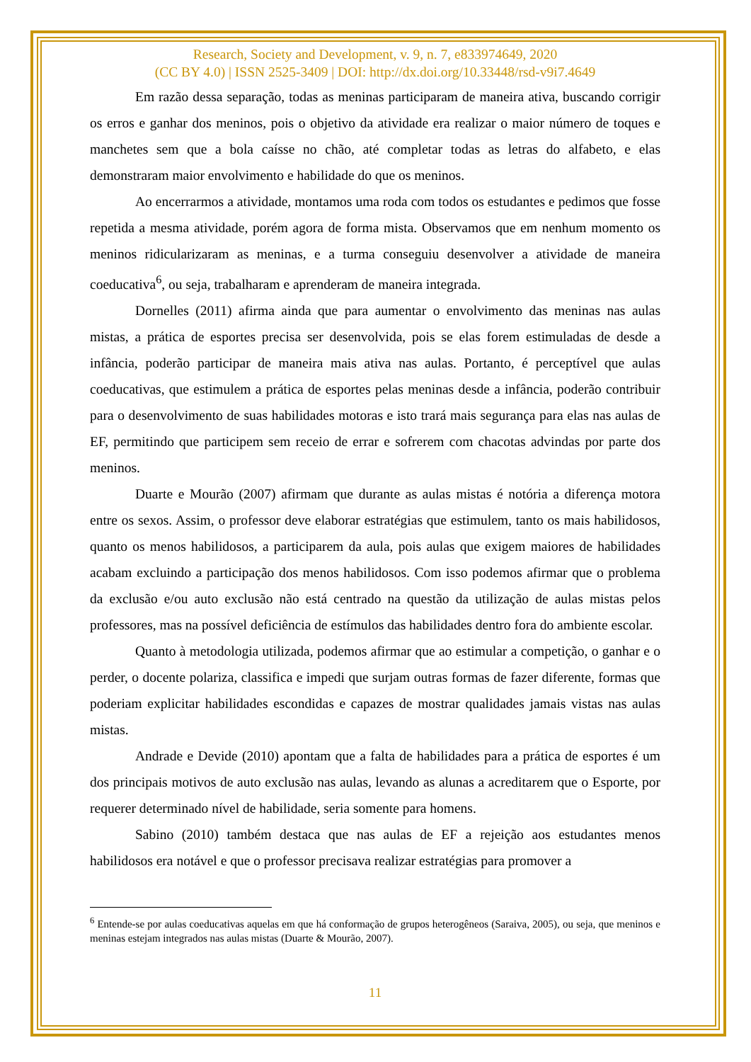Research, Society and Development, v. 9, n. 7, e833974649, 2020
(CC BY 4.0) | ISSN 2525-3409 | DOI: http://dx.doi.org/10.33448/rsd-v9i7.4649
Em razão dessa separação, todas as meninas participaram de maneira ativa, buscando corrigir os erros e ganhar dos meninos, pois o objetivo da atividade era realizar o maior número de toques e manchetes sem que a bola caísse no chão, até completar todas as letras do alfabeto, e elas demonstraram maior envolvimento e habilidade do que os meninos.
Ao encerrarmos a atividade, montamos uma roda com todos os estudantes e pedimos que fosse repetida a mesma atividade, porém agora de forma mista. Observamos que em nenhum momento os meninos ridicularizaram as meninas, e a turma conseguiu desenvolver a atividade de maneira coeducativa<sup>6</sup>, ou seja, trabalharam e aprenderam de maneira integrada.
Dornelles (2011) afirma ainda que para aumentar o envolvimento das meninas nas aulas mistas, a prática de esportes precisa ser desenvolvida, pois se elas forem estimuladas de desde a infância, poderão participar de maneira mais ativa nas aulas. Portanto, é perceptível que aulas coeducativas, que estimulem a prática de esportes pelas meninas desde a infância, poderão contribuir para o desenvolvimento de suas habilidades motoras e isto trará mais segurança para elas nas aulas de EF, permitindo que participem sem receio de errar e sofrerem com chacotas advindas por parte dos meninos.
Duarte e Mourão (2007) afirmam que durante as aulas mistas é notória a diferença motora entre os sexos. Assim, o professor deve elaborar estratégias que estimulem, tanto os mais habilidosos, quanto os menos habilidosos, a participarem da aula, pois aulas que exigem maiores de habilidades acabam excluindo a participação dos menos habilidosos. Com isso podemos afirmar que o problema da exclusão e/ou auto exclusão não está centrado na questão da utilização de aulas mistas pelos professores, mas na possível deficiência de estímulos das habilidades dentro fora do ambiente escolar.
Quanto à metodologia utilizada, podemos afirmar que ao estimular a competição, o ganhar e o perder, o docente polariza, classifica e impedi que surjam outras formas de fazer diferente, formas que poderiam explicitar habilidades escondidas e capazes de mostrar qualidades jamais vistas nas aulas mistas.
Andrade e Devide (2010) apontam que a falta de habilidades para a prática de esportes é um dos principais motivos de auto exclusão nas aulas, levando as alunas a acreditarem que o Esporte, por requerer determinado nível de habilidade, seria somente para homens.
Sabino (2010) também destaca que nas aulas de EF a rejeição aos estudantes menos habilidosos era notável e que o professor precisava realizar estratégias para promover a
<sup>6</sup> Entende-se por aulas coeducativas aquelas em que há conformação de grupos heterogêneos (Saraiva, 2005), ou seja, que meninos e meninas estejam integrados nas aulas mistas (Duarte & Mourão, 2007).
11